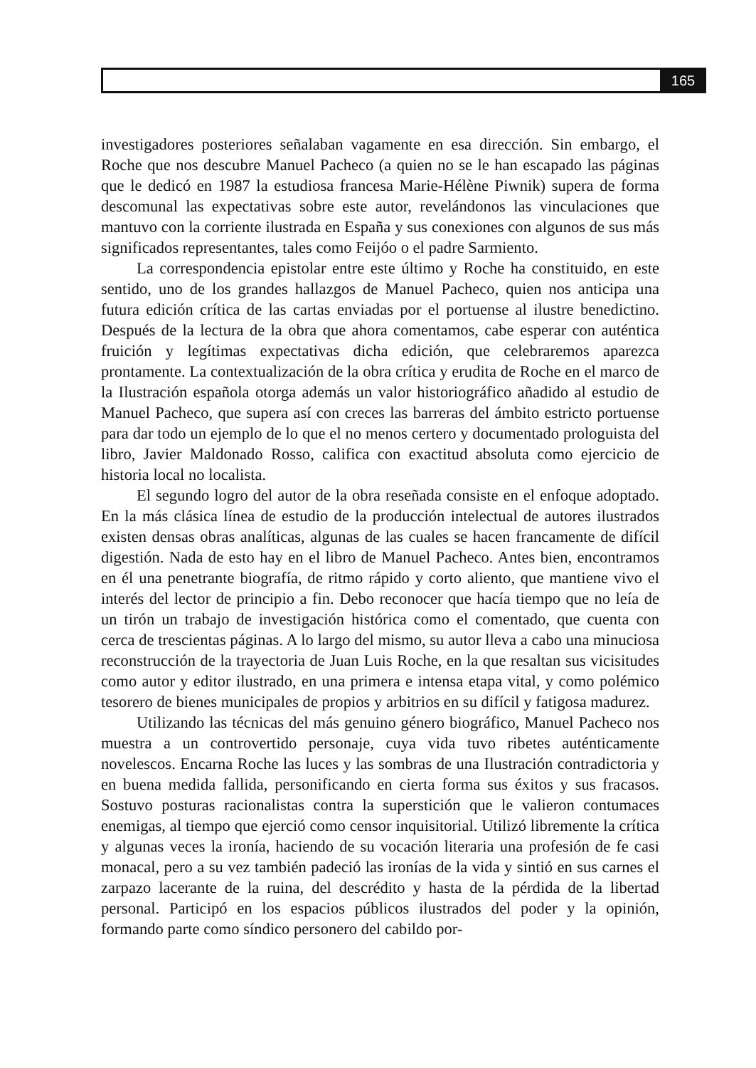165
investigadores posteriores señalaban vagamente en esa dirección. Sin embargo, el Roche que nos descubre Manuel Pacheco (a quien no se le han escapado las páginas que le dedicó en 1987 la estudiosa francesa Marie-Hélène Piwnik) supera de forma descomunal las expectativas sobre este autor, revelándonos las vinculaciones que mantuvo con la corriente ilustrada en España y sus conexiones con algunos de sus más significados representantes, tales como Feijóo o el padre Sarmiento.
La correspondencia epistolar entre este último y Roche ha constituido, en este sentido, uno de los grandes hallazgos de Manuel Pacheco, quien nos anticipa una futura edición crítica de las cartas enviadas por el portuense al ilustre benedictino. Después de la lectura de la obra que ahora comentamos, cabe esperar con auténtica fruición y legítimas expectativas dicha edición, que celebraremos aparezca prontamente. La contextualización de la obra crítica y erudita de Roche en el marco de la Ilustración española otorga además un valor historiográfico añadido al estudio de Manuel Pacheco, que supera así con creces las barreras del ámbito estricto portuense para dar todo un ejemplo de lo que el no menos certero y documentado prologuista del libro, Javier Maldonado Rosso, califica con exactitud absoluta como ejercicio de historia local no localista.
El segundo logro del autor de la obra reseñada consiste en el enfoque adoptado. En la más clásica línea de estudio de la producción intelectual de autores ilustrados existen densas obras analíticas, algunas de las cuales se hacen francamente de difícil digestión. Nada de esto hay en el libro de Manuel Pacheco. Antes bien, encontramos en él una penetrante biografía, de ritmo rápido y corto aliento, que mantiene vivo el interés del lector de principio a fin. Debo reconocer que hacía tiempo que no leía de un tirón un trabajo de investigación histórica como el comentado, que cuenta con cerca de trescientas páginas. A lo largo del mismo, su autor lleva a cabo una minuciosa reconstrucción de la trayectoria de Juan Luis Roche, en la que resaltan sus vicisitudes como autor y editor ilustrado, en una primera e intensa etapa vital, y como polémico tesorero de bienes municipales de propios y arbitrios en su difícil y fatigosa madurez.
Utilizando las técnicas del más genuino género biográfico, Manuel Pacheco nos muestra a un controvertido personaje, cuya vida tuvo ribetes auténticamente novelescos. Encarna Roche las luces y las sombras de una Ilustración contradictoria y en buena medida fallida, personificando en cierta forma sus éxitos y sus fracasos. Sostuvo posturas racionalistas contra la superstición que le valieron contumaces enemigas, al tiempo que ejerció como censor inquisitorial. Utilizó libremente la crítica y algunas veces la ironía, haciendo de su vocación literaria una profesión de fe casi monacal, pero a su vez también padeció las ironías de la vida y sintió en sus carnes el zarpazo lacerante de la ruina, del descrédito y hasta de la pérdida de la libertad personal. Participó en los espacios públicos ilustrados del poder y la opinión, formando parte como síndico personero del cabildo por-